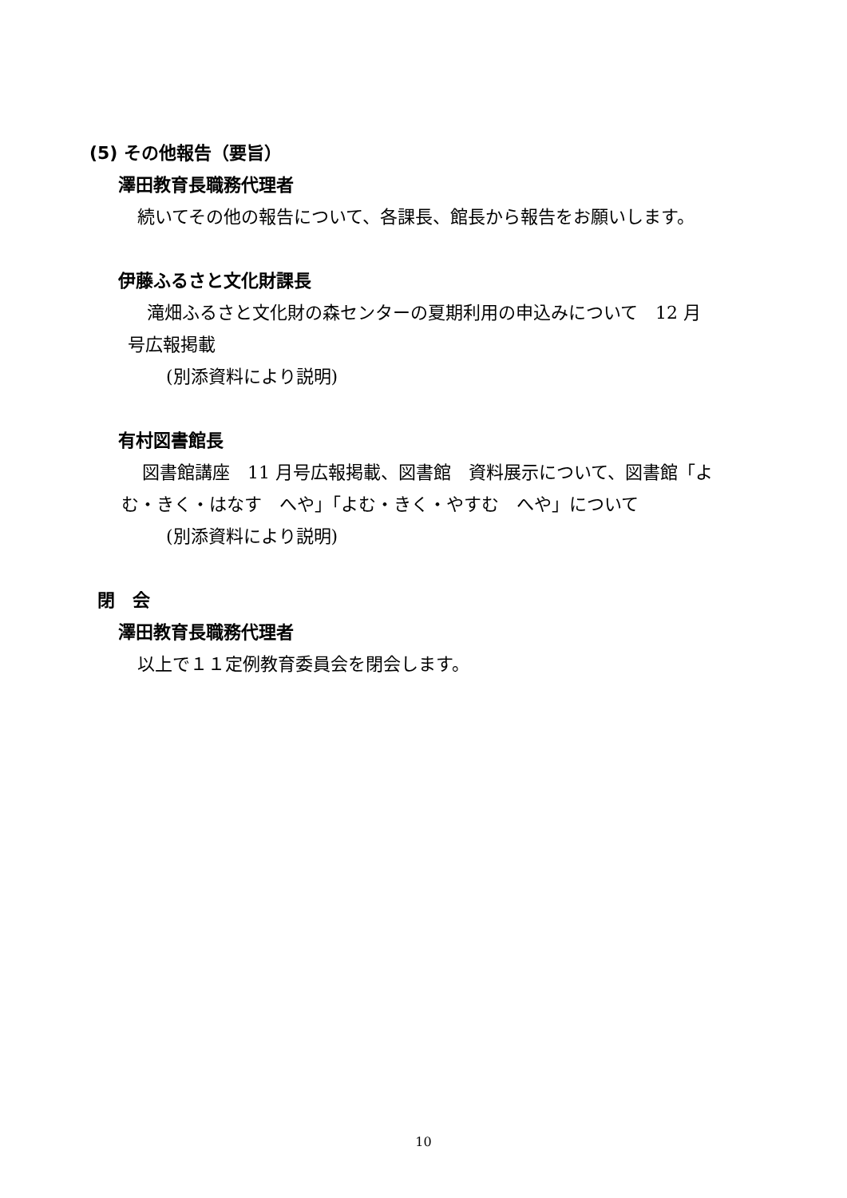(5) その他報告（要旨）
澤田教育長職務代理者
続いてその他の報告について、各課長、館長から報告をお願いします。
伊藤ふるさと文化財課長
滝畑ふるさと文化財の森センターの夏期利用の申込みについて　12 月
号広報掲載
(別添資料により説明)
有村図書館長
図書館講座　11 月号広報掲載、図書館　資料展示について、図書館「よ
む・きく・はなす　へや」「よむ・きく・やすむ　へや」について
(別添資料により説明)
閉　会
澤田教育長職務代理者
以上で１１定例教育委員会を閉会します。
10